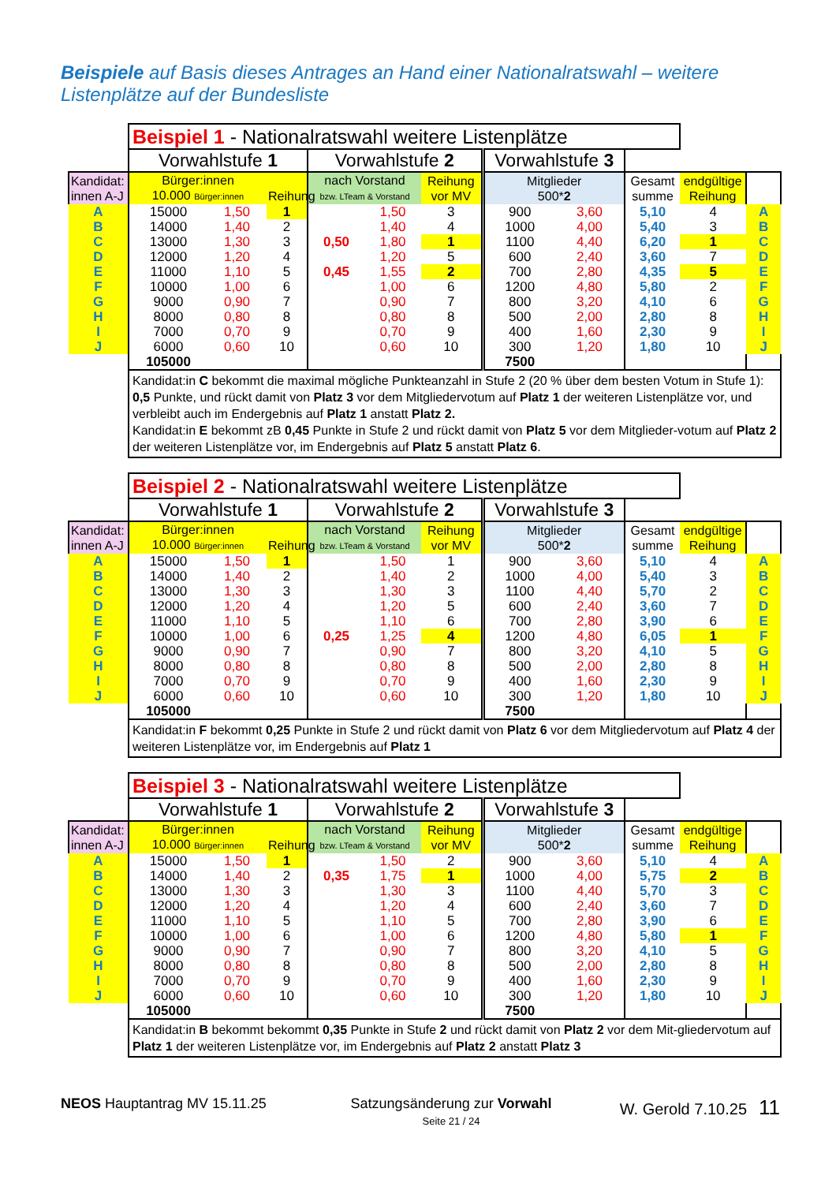Beispiele auf Basis dieses Antrages an Hand einer Nationalratswahl – weitere Listenplätze auf der Bundesliste
| | Beispiel 1 - Nationalratswahl weitere Listenplätze | | | | | | | | | | |
| | Vorwahlstufe 1 | | | Vorwahlstufe 2 | | | Vorwahlstufe 3 | | | | |
| Kandidat: innen A-J | Bürger:innen 10.000 Bürger:innen | | Reihung | nach Vorstand bzw. LTeam & Vorstand | | Reihung vor MV | Mitglieder 500* 2 | | Gesamt summe | endgültige Reihung | |
| A | 15000 | 1,50 | 1 | | 1,50 | 3 | 900 | 3,60 | 5,10 | 4 | A |
| B | 14000 | 1,40 | 2 | | 1,40 | 4 | 1000 | 4,00 | 5,40 | 3 | B |
| C | 13000 | 1,30 | 3 | 0,50 | 1,80 | 1 | 1100 | 4,40 | 6,20 | 1 | C |
| D | 12000 | 1,20 | 4 | | 1,20 | 5 | 600 | 2,40 | 3,60 | 7 | D |
| E | 11000 | 1,10 | 5 | 0,45 | 1,55 | 2 | 700 | 2,80 | 4,35 | 5 | E |
| F | 10000 | 1,00 | 6 | | 1,00 | 6 | 1200 | 4,80 | 5,80 | 2 | F |
| G | 9000 | 0,90 | 7 | | 0,90 | 7 | 800 | 3,20 | 4,10 | 6 | G |
| H | 8000 | 0,80 | 8 | | 0,80 | 8 | 500 | 2,00 | 2,80 | 8 | H |
| I | 7000 | 0,70 | 9 | | 0,70 | 9 | 400 | 1,60 | 2,30 | 9 | I |
| J | 6000 | 0,60 | 10 | | 0,60 | 10 | 300 | 1,20 | 1,80 | 10 | J |
| | 105000 | | | | | | 7500 | | | | |
| | Kandidat:in C bekommt die maximal mögliche Punkteanzahl in Stufe 2 (20 % über dem besten Votum in Stufe 1): 0,5 Punkte, und rückt damit von Platz 3 vor dem Mitgliedervotum auf Platz 1 der weiteren Listenplätze vor, und verbleibt auch im Endergebnis auf Platz 1 anstatt Platz 2. Kandidat:in E bekommt zB 0,45 Punkte in Stufe 2 und rückt damit von Platz 5 vor dem Mitglieder-votum auf Platz 2 der weiteren Listenplätze vor, im Endergebnis auf Platz 5 anstatt Platz 6 . | | | | | | | | | | |
| | Beispiel 2 - Nationalratswahl weitere Listenplätze | | | | | | | | | | |
| | Vorwahlstufe 1 | | | Vorwahlstufe 2 | | | Vorwahlstufe 3 | | | | |
| Kandidat: innen A-J | Bürger:innen 10.000 Bürger:innen | | Reihung | nach Vorstand bzw. LTeam & Vorstand | | Reihung vor MV | Mitglieder 500* 2 | | Gesamt summe | endgültige Reihung | |
| A | 15000 | 1,50 | 1 | | 1,50 | 1 | 900 | 3,60 | 5,10 | 4 | A |
| B | 14000 | 1,40 | 2 | | 1,40 | 2 | 1000 | 4,00 | 5,40 | 3 | B |
| C | 13000 | 1,30 | 3 | | 1,30 | 3 | 1100 | 4,40 | 5,70 | 2 | C |
| D | 12000 | 1,20 | 4 | | 1,20 | 5 | 600 | 2,40 | 3,60 | 7 | D |
| E | 11000 | 1,10 | 5 | | 1,10 | 6 | 700 | 2,80 | 3,90 | 6 | E |
| F | 10000 | 1,00 | 6 | 0,25 | 1,25 | 4 | 1200 | 4,80 | 6,05 | 1 | F |
| G | 9000 | 0,90 | 7 | | 0,90 | 7 | 800 | 3,20 | 4,10 | 5 | G |
| H | 8000 | 0,80 | 8 | | 0,80 | 8 | 500 | 2,00 | 2,80 | 8 | H |
| I | 7000 | 0,70 | 9 | | 0,70 | 9 | 400 | 1,60 | 2,30 | 9 | I |
| J | 6000 | 0,60 | 10 | | 0,60 | 10 | 300 | 1,20 | 1,80 | 10 | J |
| | 105000 | | | | | | 7500 | | | | |
| | Kandidat:in F bekommt 0,25 Punkte in Stufe 2 und rückt damit von Platz 6 vor dem Mitgliedervotum auf Platz 4 der weiteren Listenplätze vor, im Endergebnis auf Platz 1 | | | | | | | | | | |
| | Beispiel 3 - Nationalratswahl weitere Listenplätze | | | | | | | | | | |
| | Vorwahlstufe 1 | | | Vorwahlstufe 2 | | | Vorwahlstufe 3 | | | | |
| Kandidat: innen A-J | Bürger:innen 10.000 Bürger:innen | | Reihung | nach Vorstand bzw. LTeam & Vorstand | | Reihung vor MV | Mitglieder 500* 2 | | Gesamt summe | endgültige Reihung | |
| A | 15000 | 1,50 | 1 | | 1,50 | 2 | 900 | 3,60 | 5,10 | 4 | A |
| B | 14000 | 1,40 | 2 | 0,35 | 1,75 | 1 | 1000 | 4,00 | 5,75 | 2 | B |
| C | 13000 | 1,30 | 3 | | 1,30 | 3 | 1100 | 4,40 | 5,70 | 3 | C |
| D | 12000 | 1,20 | 4 | | 1,20 | 4 | 600 | 2,40 | 3,60 | 7 | D |
| E | 11000 | 1,10 | 5 | | 1,10 | 5 | 700 | 2,80 | 3,90 | 6 | E |
| F | 10000 | 1,00 | 6 | | 1,00 | 6 | 1200 | 4,80 | 5,80 | 1 | F |
| G | 9000 | 0,90 | 7 | | 0,90 | 7 | 800 | 3,20 | 4,10 | 5 | G |
| H | 8000 | 0,80 | 8 | | 0,80 | 8 | 500 | 2,00 | 2,80 | 8 | H |
| I | 7000 | 0,70 | 9 | | 0,70 | 9 | 400 | 1,60 | 2,30 | 9 | I |
| J | 6000 | 0,60 | 10 | | 0,60 | 10 | 300 | 1,20 | 1,80 | 10 | J |
| | 105000 | | | | | | 7500 | | | | |
| | Kandidat:in B bekommt bekommt 0,35 Punkte in Stufe 2 und rückt damit von Platz 2 vor dem Mit-gliedervotum auf Platz 1 der weiteren Listenplätze vor, im Endergebnis auf Platz 2 anstatt Platz 3 | | | | | | | | | | |
NEOS Hauptantrag MV 15.11.25 Satzungsänderung zur Vorwahl
Seite 21 / 24
W. Gerold 7.10.25
11